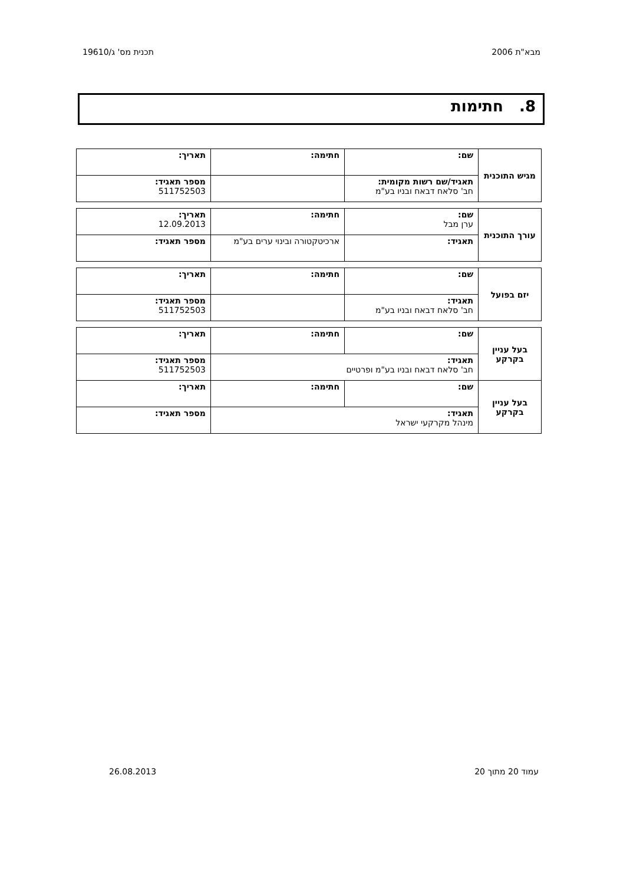מבא"ת 2006 תכנית מס' ג/19610
8. חתימות
| מגיש התוכנית | שם: | חתימה: | תאריך: |
| | תאגיד/שם רשות מקומית: חב' סלאח דבאח ובניו בע"מ | | מספר תאגיד: 511752503 |
| עורך התוכנית | שם: ערן מבל | חתימה: | תאריך: 12.09.2013 |
| | תאגיד: | ארכיטקטורה ובינוי ערים בע"מ | מספר תאגיד: |
| יזם בפועל | שם: | חתימה: | תאריך: |
| | תאגיד: חב' סלאח דבאח ובניו בע"מ | | מספר תאגיד: 511752503 |
| בעל עניין בקרקע | שם: | חתימה: | תאריך: |
| | תאגיד: חב' סלאח דבאח ובניו בע"מ ופרטיים | | מספר תאגיד: 511752503 |
| בעל עניין בקרקע | שם: | חתימה: | תאריך: |
| | תאגיד: מינהל מקרקעי ישראל | | מספר תאגיד: |
עמוד 20 מתוך 20 26.08.2013